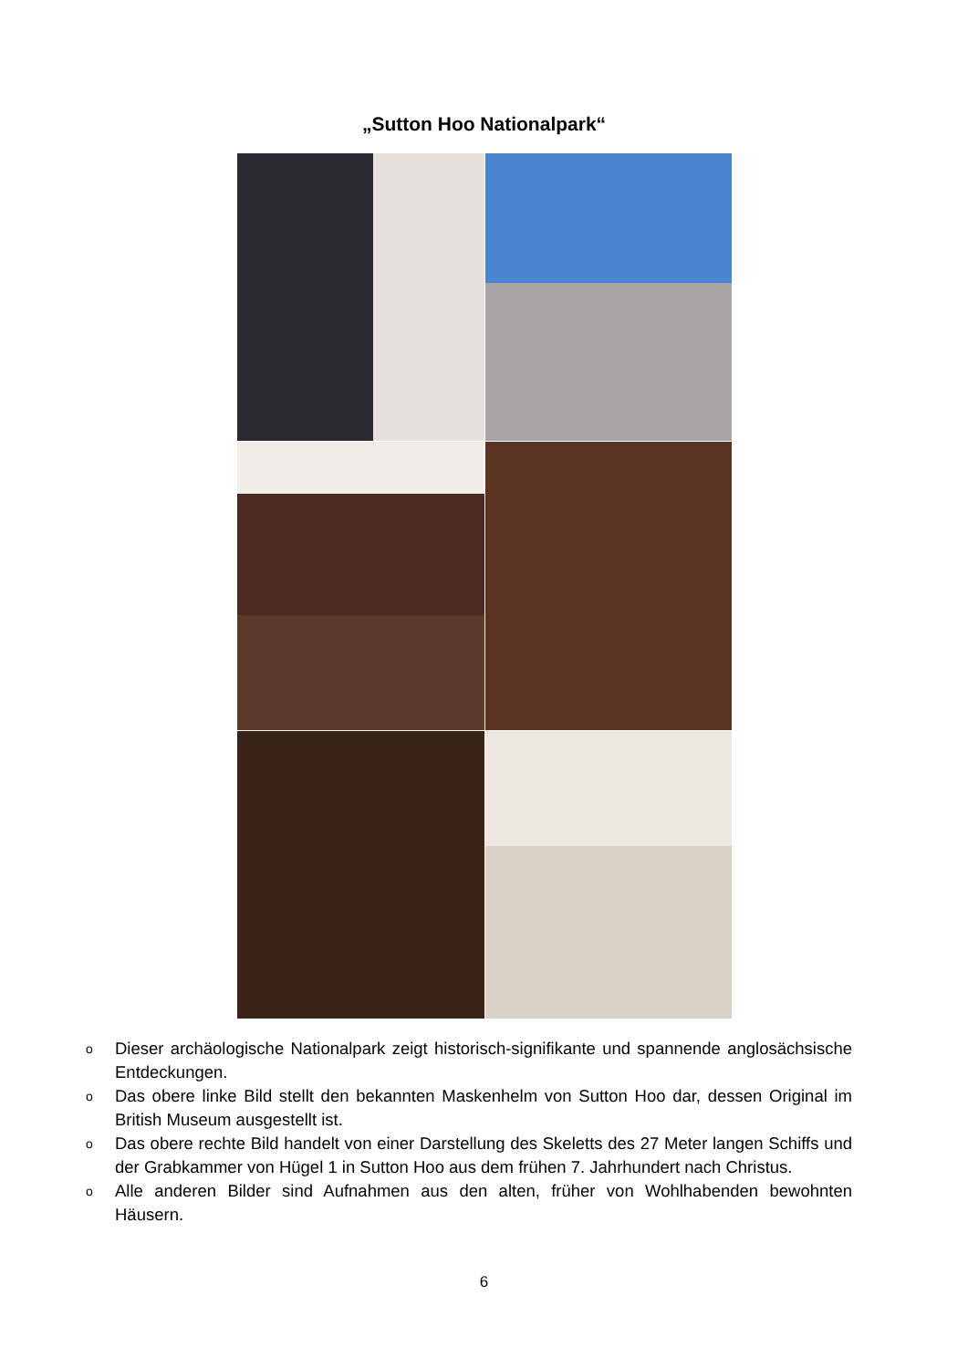„Sutton Hoo Nationalpark“
o Dieser archäologische Nationalpark zeigt historisch-signifikante und spannende anglosächsische Entdeckungen.
o Das obere linke Bild stellt den bekannten Maskenhelm von Sutton Hoo dar, dessen Original im British Museum ausgestellt ist.
o Das obere rechte Bild handelt von einer Darstellung des Skeletts des 27 Meter langen Schiffs und der Grabkammer von Hügel 1 in Sutton Hoo aus dem frühen 7. Jahrhundert nach Christus.
o Alle anderen Bilder sind Aufnahmen aus den alten, früher von Wohlhabenden bewohnten Häusern.
6